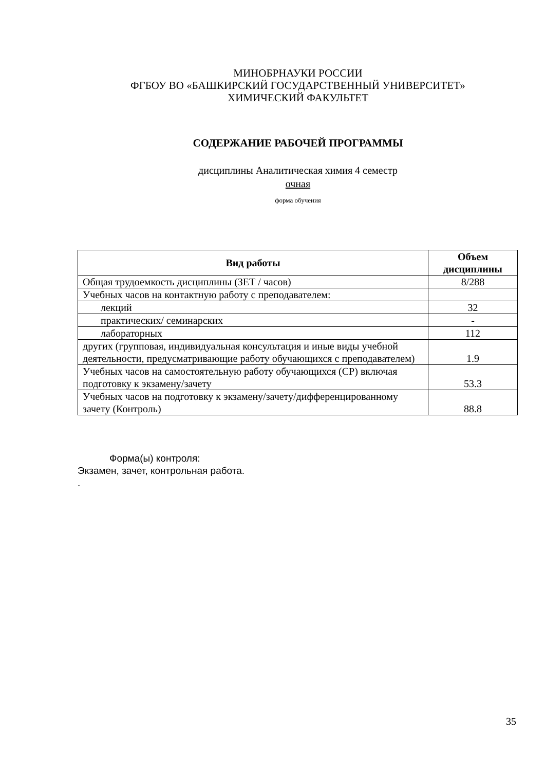МИНОБРНАУКИ РОССИИ
ФГБОУ ВО «БАШКИРСКИЙ ГОСУДАРСТВЕННЫЙ УНИВЕРСИТЕТ»
ХИМИЧЕСКИЙ ФАКУЛЬТЕТ
СОДЕРЖАНИЕ РАБОЧЕЙ ПРОГРАММЫ
дисциплины Аналитическая химия 4 семестр
очная
форма обучения
| Вид работы | Объем дисциплины |
| --- | --- |
| Общая трудоемкость дисциплины (ЗЕТ / часов) | 8/288 |
| Учебных часов на контактную работу с преподавателем: | |
| лекций | 32 |
| практических/ семинарских | - |
| лабораторных | 112 |
| других (групповая, индивидуальная консультация и иные виды учебной деятельности, предусматривающие работу обучающихся с преподавателем) | 1.9 |
| Учебных часов на самостоятельную работу обучающихся (СР) включая подготовку к экзамену/зачету | 53.3 |
| Учебных часов на подготовку к экзамену/зачету/дифференцированному зачету (Контроль) | 88.8 |
Форма(ы) контроля:
Экзамен, зачет, контрольная работа.
.
35